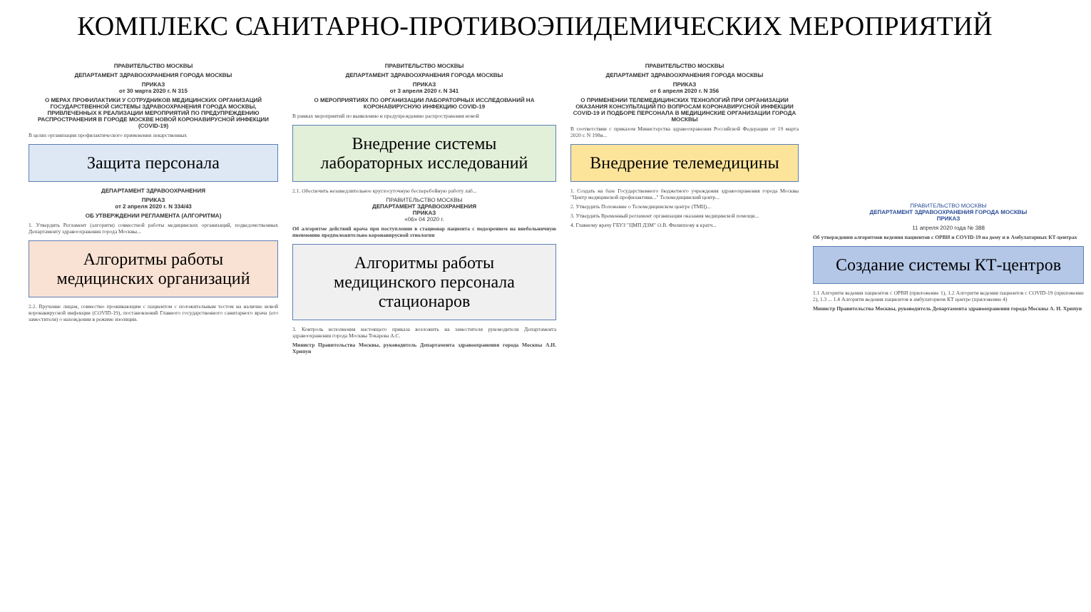КОМПЛЕКС САНИТАРНО-ПРОТИВОЭПИДЕМИЧЕСКИХ МЕРОПРИЯТИЙ
ПРАВИТЕЛЬСТВО МОСКВЫ
ДЕПАРТАМЕНТ ЗДРАВООХРАНЕНИЯ ГОРОДА МОСКВЫ
ПРИКАЗ
от 30 марта 2020 г. N 315
О МЕРАХ ПРОФИЛАКТИКИ У СОТРУДНИКОВ МЕДИЦИНСКИХ ОРГАНИЗАЦИЙ ГОСУДАРСТВЕННОЙ СИСТЕМЫ ЗДРАВООХРАНЕНИЯ ГОРОДА МОСКВЫ, ПРИВЛЕЧЕННЫХ К РЕАЛИЗАЦИИ МЕРОПРИЯТИЙ ПО ПРЕДУПРЕЖДЕНИЮ РАСПРОСТРАНЕНИЯ В ГОРОДЕ МОСКВЕ НОВОЙ КОРОНАВИРУСНОЙ ИНФЕКЦИИ (COVID-19)
В целях организации профилактического применения лекарственных
Защита персонала
ДЕПАРТАМЕНТ ЗДРАВООХРАНЕНИЯ
ПРИКАЗ
от 2 апреля 2020 г. N 334/43
ОБ УТВЕРЖДЕНИИ РЕГЛАМЕНТА (АЛГОРИТМА)
1. Утвердить Регламент (алгоритм) совместной работы медицинских организаций, подведомственных Департаменту здравоохранения города Москвы...
Алгоритмы работы медицинских организаций
2.2. Вручение лицам, совместно проживающим с пациентом с положительным тестом на наличие новой коронавирусной инфекции (COVID-19), постановлений Главного государственного санитарного врача (его заместителя) о нахождении в режиме изоляции.
ПРАВИТЕЛЬСТВО МОСКВЫ
ДЕПАРТАМЕНТ ЗДРАВООХРАНЕНИЯ ГОРОДА МОСКВЫ
ПРИКАЗ
от 3 апреля 2020 г. N 341
О МЕРОПРИЯТИЯХ ПО ОРГАНИЗАЦИИ ЛАБОРАТОРНЫХ ИССЛЕДОВАНИЙ НА КОРОНАВИРУСНУЮ ИНФЕКЦИЮ COVID-19
В рамках мероприятий по выявлению и предупреждению распространения новой
Внедрение системы лабораторных исследований
2.1. Обеспечить незамедлительное круглосуточную бесперебойную работу лаб...
ПРАВИТЕЛЬСТВО МОСКВЫ
ДЕПАРТАМЕНТ ЗДРАВООХРАНЕНИЯ
ПРИКАЗ
«06» 04 2020 г.
Об алгоритме действий врача при поступлении в стационар пациента с подозрением на внебольничную пневмонию предположительно коронавирусной этиологии
Алгоритмы работы медицинского персонала стационаров
3. Контроль исполнения настоящего приказа возложить на заместителя руководителя Департамента здравоохранения города Москвы Токарева А.С.
Министр Правительства Москвы, руководитель Департамента здравоохранения города Москвы А.И. Хрипун
ПРАВИТЕЛЬСТВО МОСКВЫ
ДЕПАРТАМЕНТ ЗДРАВООХРАНЕНИЯ ГОРОДА МОСКВЫ
ПРИКАЗ
от 6 апреля 2020 г. N 356
О ПРИМЕНЕНИИ ТЕЛЕМЕДИЦИНСКИХ ТЕХНОЛОГИЙ ПРИ ОРГАНИЗАЦИИ ОКАЗАНИЯ КОНСУЛЬТАЦИЙ ПО ВОПРОСАМ КОРОНАВИРУСНОЙ ИНФЕКЦИИ COVID-19 И ПОДБОРЕ ПЕРСОНАЛА В МЕДИЦИНСКИЕ ОРГАНИЗАЦИИ ГОРОДА МОСКВЫ
В соответствии с приказом Министерства здравоохранения Российской Федерации от 19 марта 2020 г. N 198н...
Внедрение телемедицины
1. Создать на базе Государственного бюджетного учреждения здравоохранения города Москвы "Центр медицинской профилактики..." Телемедицинский центр...
2. Утвердить Положение о Телемедицинском центре (ТМЦ)...
3. Утвердить Временный регламент организации оказания медицинской помощи...
4. Главному врачу ГБУЗ "ЦМП ДЗМ" О.В. Филиппову в кратч...
ПРАВИТЕЛЬСТВО МОСКВЫ
ДЕПАРТАМЕНТ ЗДРАВООХРАНЕНИЯ ГОРОДА МОСКВЫ
ПРИКАЗ
11 апреля 2020 года № 388
Об утверждении алгоритмов ведения пациентов с ОРВИ и COVID-19 на дому и в Амбулаторных КТ-центрах
Создание системы КТ-центров
1.1 Алгоритм ведения пациентов с ОРВИ (приложение 1), 1.2 Алгоритм ведения пациентов с COVID-19 (приложение 2), 1.3 ... 1.4 Алгоритм ведения пациентов в амбулаторном КТ центре (приложение 4)
Министр Правительства Москвы, руководитель Департамента здравоохранения города Москвы А. И. Хрипун